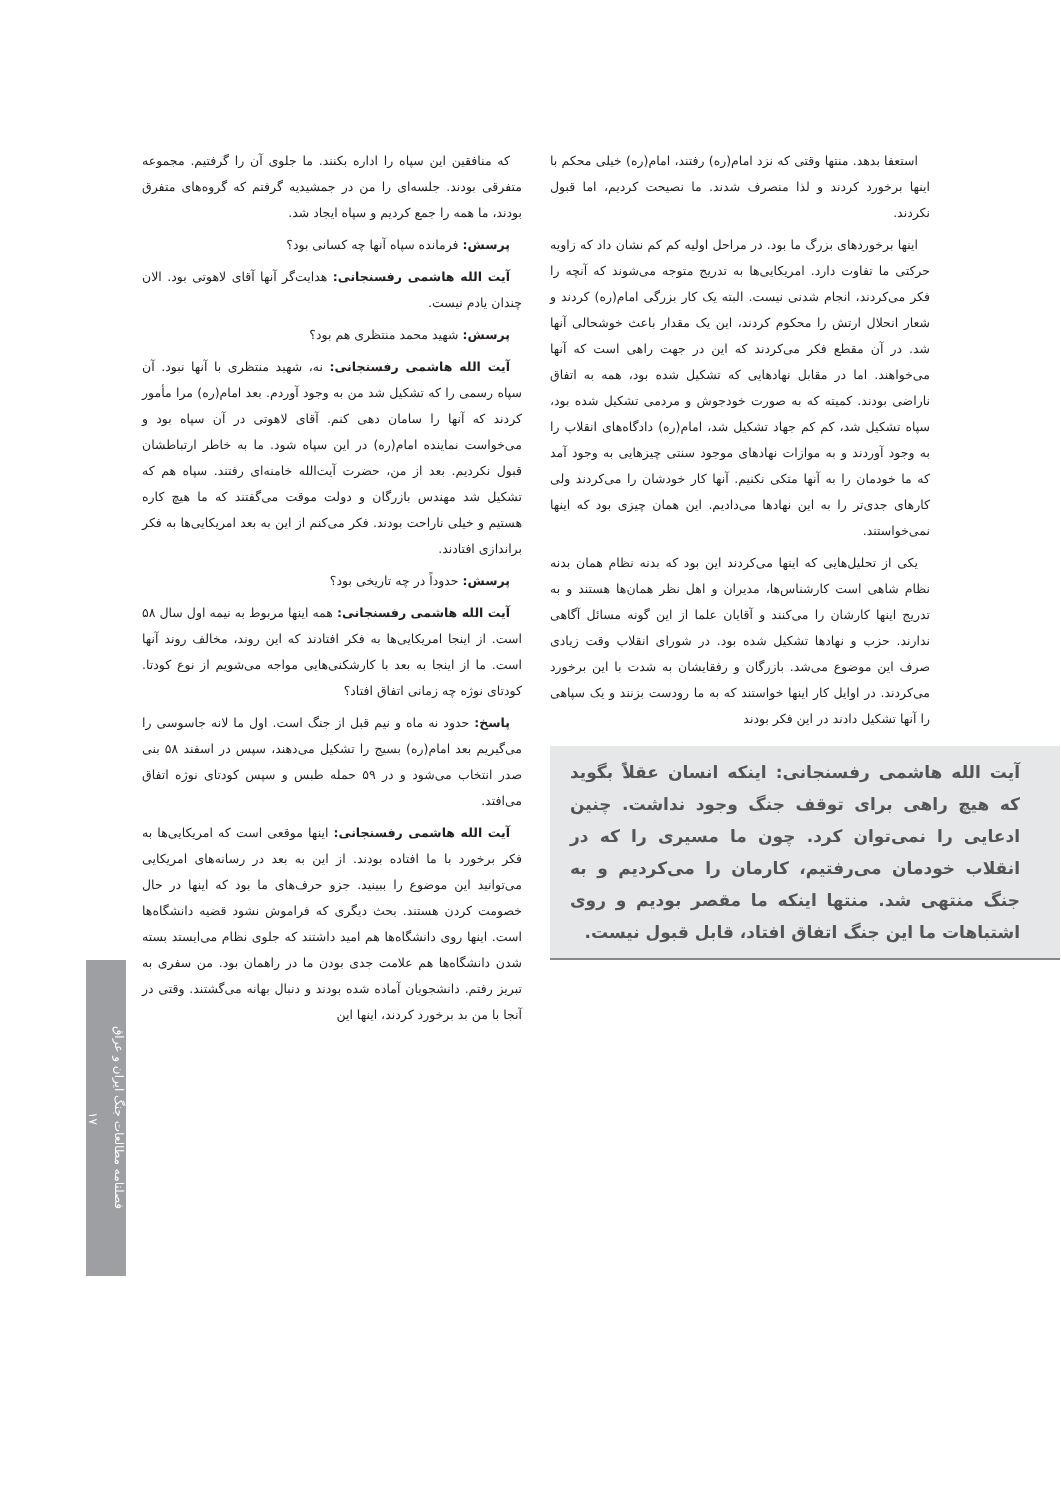استعفا بدهد. منتها وقتی که نزد امام(ره) رفتند، امام(ره) خیلی محکم با اینها برخورد کردند و لذا منصرف شدند. ما نصیحت کردیم، اما قبول نکردند.
اینها برخوردهای بزرگ ما بود. در مراحل اولیه کم کم نشان داد که زاویه حرکتی ما تفاوت دارد. امریکایی‌ها به تدریج متوجه می‌شوند که آنچه را فکر می‌کردند، انجام شدنی نیست. البته یک کار بزرگی امام(ره) کردند و شعار انحلال ارتش را محکوم کردند، این یک مقدار باعث خوشحالی آنها شد. در آن مقطع فکر می‌کردند که این در جهت راهی است که آنها می‌خواهند. اما در مقابل نهادهایی که تشکیل شده بود، همه به اتفاق ناراضی بودند. کمیته که به صورت خودجوش و مردمی تشکیل شده بود، سپاه تشکیل شد، کم کم جهاد تشکیل شد، امام(ره) دادگاه‌های انقلاب را به وجود آوردند و به موازات نهادهای موجود سنتی چیزهایی به وجود آمد که ما خودمان را به آنها متکی نکنیم. آنها کار خودشان را می‌کردند ولی کارهای جدی‌تر را به این نهادها می‌دادیم. این همان چیزی بود که اینها نمی‌خواستند.
یکی از تحلیل‌هایی که اینها می‌کردند این بود که بدنه نظام همان بدنه نظام شاهی است کارشناس‌ها، مدیران و اهل نظر همان‌ها هستند و به تدریج اینها کارشان را می‌کنند و آقایان علما از این گونه مسائل آگاهی ندارند. حزب و نهادها تشکیل شده بود. در شورای انقلاب وقت زیادی صرف این موضوع می‌شد. بازرگان و رفقایشان به شدت با این برخورد می‌کردند. در اوایل کار اینها خواستند که به ما رودست بزنند و یک سپاهی را آنها تشکیل دادند در این فکر بودند
آیت الله هاشمی رفسنجانی: اینکه انسان عقلاً بگوید که هیچ راهی برای توقف جنگ وجود نداشت. چنین ادعایی را نمی‌توان کرد. چون ما مسیری را که در انقلاب خودمان می‌رفتیم، کارمان را می‌کردیم و به جنگ منتهی شد. منتها اینکه ما مقصر بودیم و روی اشتباهات ما این جنگ اتفاق افتاد، قابل قبول نیست.
که منافقین این سپاه را اداره بکنند. ما جلوی آن را گرفتیم. مجموعه متفرقی بودند. جلسه‌ای را من در جمشیدیه گرفتم که گروه‌های متفرق بودند، ما همه را جمع کردیم و سپاه ایجاد شد.
پرسش: فرمانده سپاه آنها چه کسانی بود؟
آیت الله هاشمی رفسنجانی: هدایت‌گر آنها آقای لاهوتی بود. الان چندان یادم نیست.
پرسش: شهید محمد منتظری هم بود؟
آیت الله هاشمی رفسنجانی: نه، شهید منتظری با آنها نبود. آن سپاه رسمی را که تشکیل شد من به وجود آوردم. بعد امام(ره) مرا مأمور کردند که آنها را سامان دهی کنم. آقای لاهوتی در آن سپاه بود و می‌خواست نماینده امام(ره) در این سپاه شود. ما به خاطر ارتباطشان قبول نکردیم. بعد از من، حضرت آیت‌الله خامنه‌ای رفتند. سپاه هم که تشکیل شد مهندس بازرگان و دولت موقت می‌گفتند که ما هیچ کاره هستیم و خیلی ناراحت بودند. فکر می‌کنم از این به بعد امریکایی‌ها به فکر براندازی افتادند.
پرسش: حدوداً در چه تاریخی بود؟
آیت الله هاشمی رفسنجانی: همه اینها مربوط به نیمه اول سال ۵۸ است. از اینجا امریکایی‌ها به فکر افتادند که این روند، مخالف روند آنها است. ما از اینجا به بعد با کارشکنی‌هایی مواجه می‌شویم از نوع کودتا. کودتای نوژه چه زمانی اتفاق افتاد؟
پاسخ: حدود نه ماه و نیم قبل از جنگ است. اول ما لانه جاسوسی را می‌گیریم بعد امام(ره) بسیج را تشکیل می‌دهند، سپس در اسفند ۵۸ بنی صدر انتخاب می‌شود و در ۵۹ حمله طبس و سپس کودتای نوژه اتفاق می‌افتد.
آیت الله هاشمی رفسنجانی: اینها موقعی است که امریکایی‌ها به فکر برخورد با ما افتاده بودند. از این به بعد در رسانه‌های امریکایی می‌توانید این موضوع را ببینید. جزو حرف‌های ما بود که اینها در حال خصومت کردن هستند. بحث دیگری که فراموش نشود قضیه دانشگاه‌ها است. اینها روی دانشگاه‌ها هم امید داشتند که جلوی نظام می‌ایستد بسته شدن دانشگاه‌ها هم علامت جدی بودن ما در راهمان بود. من سفری به تبریز رفتم. دانشجویان آماده شده بودند و دنبال بهانه می‌گشتند. وقتی در آنجا با من بد برخورد کردند، اینها این
فصلنامه مطالعات جنگ ایران و عراق
۱۷